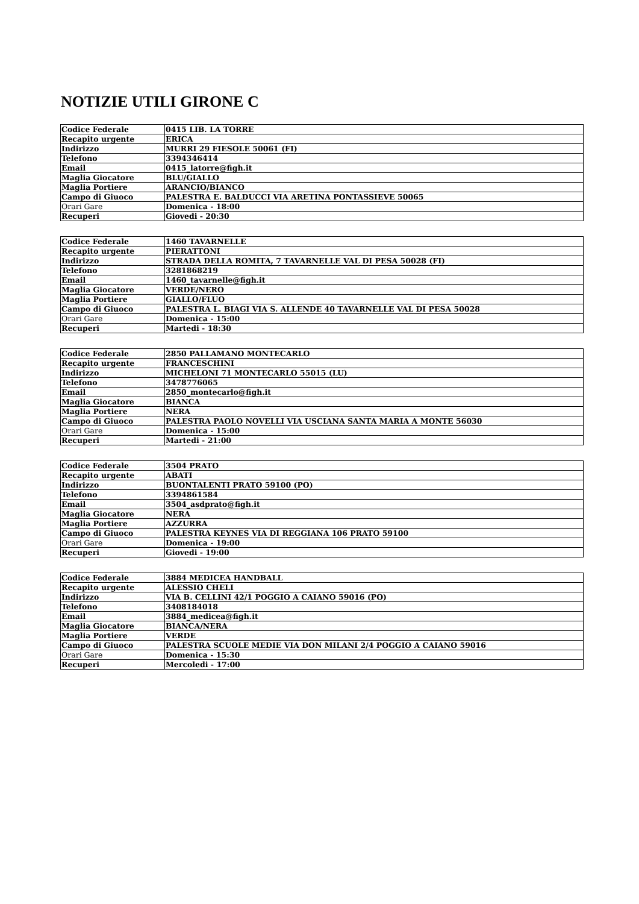NOTIZIE UTILI GIRONE C
| Codice Federale | 0415 LIB. LA TORRE |
| Recapito urgente | ERICA |
| Indirizzo | MURRI 29 FIESOLE 50061 (FI) |
| Telefono | 3394346414 |
| Email | 0415_latorre@figh.it |
| Maglia Giocatore | BLU/GIALLO |
| Maglia Portiere | ARANCIO/BIANCO |
| Campo di Giuoco | PALESTRA E. BALDUCCI VIA ARETINA PONTASSIEVE 50065 |
| Orari Gare | Domenica - 18:00 |
| Recuperi | Giovedi - 20:30 |
| Codice Federale | 1460 TAVARNELLE |
| Recapito urgente | PIERATTONI |
| Indirizzo | STRADA DELLA ROMITA, 7 TAVARNELLE VAL DI PESA 50028 (FI) |
| Telefono | 3281868219 |
| Email | 1460_tavarnelle@figh.it |
| Maglia Giocatore | VERDE/NERO |
| Maglia Portiere | GIALLO/FLUO |
| Campo di Giuoco | PALESTRA L. BIAGI VIA S. ALLENDE 40 TAVARNELLE VAL DI PESA 50028 |
| Orari Gare | Domenica - 15:00 |
| Recuperi | Martedi - 18:30 |
| Codice Federale | 2850 PALLAMANO MONTECARLO |
| Recapito urgente | FRANCESCHINI |
| Indirizzo | MICHELONI 71 MONTECARLO 55015 (LU) |
| Telefono | 3478776065 |
| Email | 2850_montecarlo@figh.it |
| Maglia Giocatore | BIANCA |
| Maglia Portiere | NERA |
| Campo di Giuoco | PALESTRA PAOLO NOVELLI VIA USCIANA SANTA MARIA A MONTE 56030 |
| Orari Gare | Domenica - 15:00 |
| Recuperi | Martedi - 21:00 |
| Codice Federale | 3504 PRATO |
| Recapito urgente | ABATI |
| Indirizzo | BUONTALENTI PRATO 59100 (PO) |
| Telefono | 3394861584 |
| Email | 3504_asdprato@figh.it |
| Maglia Giocatore | NERA |
| Maglia Portiere | AZZURRA |
| Campo di Giuoco | PALESTRA KEYNES VIA DI REGGIANA 106 PRATO 59100 |
| Orari Gare | Domenica - 19:00 |
| Recuperi | Giovedi - 19:00 |
| Codice Federale | 3884 MEDICEA HANDBALL |
| Recapito urgente | ALESSIO CHELI |
| Indirizzo | VIA B. CELLINI 42/1 POGGIO A CAIANO 59016 (PO) |
| Telefono | 3408184018 |
| Email | 3884_medicea@figh.it |
| Maglia Giocatore | BIANCA/NERA |
| Maglia Portiere | VERDE |
| Campo di Giuoco | PALESTRA SCUOLE MEDIE VIA DON MILANI 2/4 POGGIO A CAIANO 59016 |
| Orari Gare | Domenica - 15:30 |
| Recuperi | Mercoledi - 17:00 |